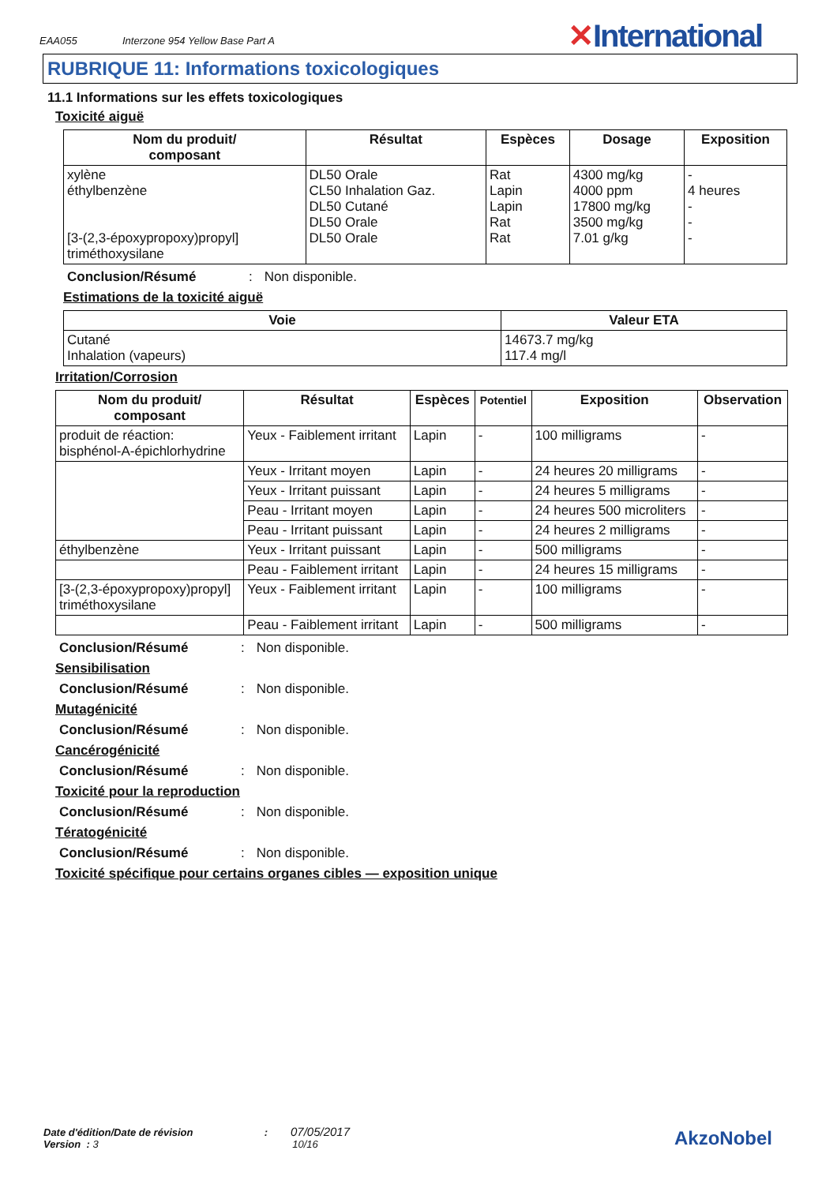EAA055 Interzone 954 Yellow Base Part A
✕International
RUBRIQUE 11: Informations toxicologiques
11.1 Informations sur les effets toxicologiques
Toxicité aiguë
| Nom du produit/ composant | Résultat | Espèces | Dosage | Exposition |
| --- | --- | --- | --- | --- |
| xylène éthylbenzène [3-(2,3-époxypropoxy)propyl] triméthoxysilane | DL50 Orale CL50 Inhalation Gaz. DL50 Cutané DL50 Orale DL50 Orale | Rat Lapin Lapin Rat Rat | 4300 mg/kg 4000 ppm 17800 mg/kg 3500 mg/kg 7.01 g/kg | - 4 heures - - - |
Conclusion/Résumé: Non disponible.
Estimations de la toxicité aiguë
| Voie | Valeur ETA |
| --- | --- |
| Cutané Inhalation (vapeurs) | 14673.7 mg/kg 117.4 mg/l |
Irritation/Corrosion
| Nom du produit/ composant | Résultat | Espèces | Potentiel | Exposition | Observation |
| --- | --- | --- | --- | --- | --- |
| produit de réaction: bisphénol-A-épichlorhydrine | Yeux - Faiblement irritant | Lapin | - | 100 milligrams | - |
| | Yeux - Irritant moyen | Lapin | - | 24 heures 20 milligrams | - |
| | Yeux - Irritant puissant | Lapin | - | 24 heures 5 milligrams | - |
| | Peau - Irritant moyen | Lapin | - | 24 heures 500 microliters | - |
| | Peau - Irritant puissant | Lapin | - | 24 heures 2 milligrams | - |
| éthylbenzène | Yeux - Irritant puissant | Lapin | - | 500 milligrams | - |
| | Peau - Faiblement irritant | Lapin | - | 24 heures 15 milligrams | - |
| [3-(2,3-époxypropoxy)propyl] triméthoxysilane | Yeux - Faiblement irritant | Lapin | - | 100 milligrams | - |
| | Peau - Faiblement irritant | Lapin | - | 500 milligrams | - |
Conclusion/Résumé: Non disponible.
Sensibilisation
Conclusion/Résumé: Non disponible.
Mutagénicité
Conclusion/Résumé: Non disponible.
Cancérogénicité
Conclusion/Résumé: Non disponible.
Toxicité pour la reproduction
Conclusion/Résumé: Non disponible.
Tératogénicité
Conclusion/Résumé: Non disponible.
Toxicité spécifique pour certains organes cibles — exposition unique
Date d'édition/Date de révision : 07/05/2017
Version : 3 10/16
AkzoNobel